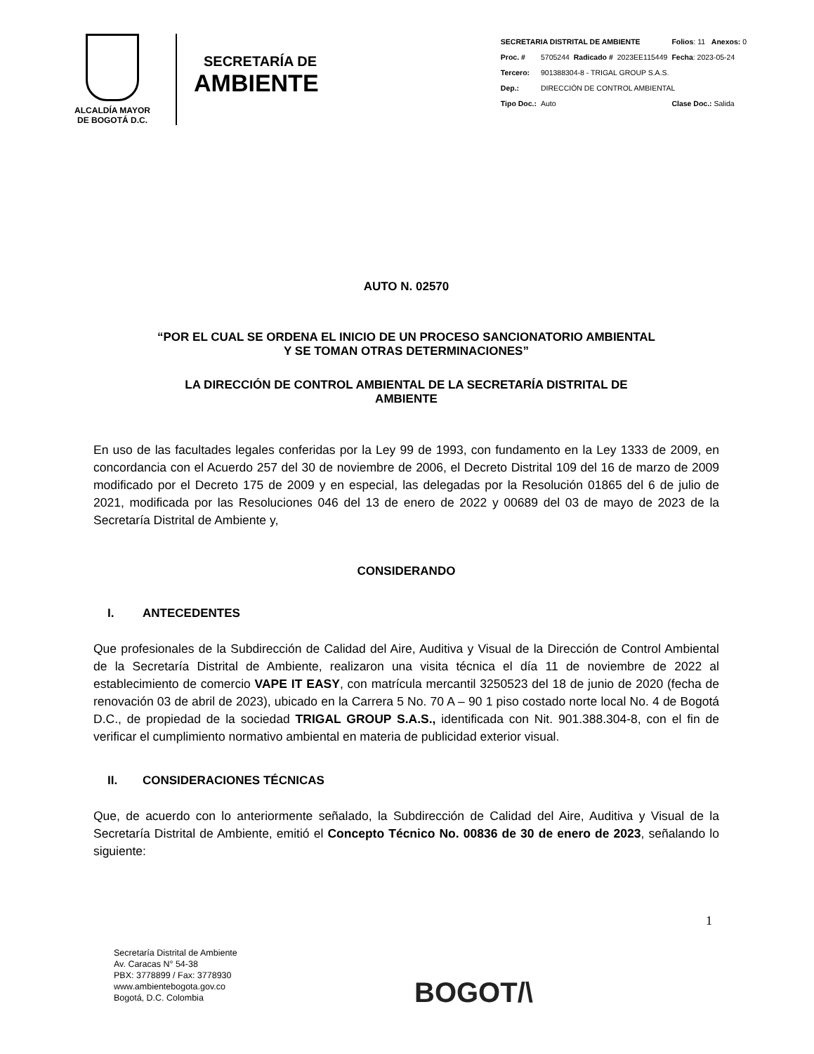ALCALDÍA MAYOR
DE BOGOTÁ D.C.
SECRETARÍA DE
AMBIENTE
| SECRETARIA DISTRITAL DE AMBIENTE | | | Folios : 11 Anexos: 0 |
| Proc. # | 5705244 Radicado # | 2023EE115449 | Fecha : 2023-05-24 |
| Tercero: | 901388304-8 - TRIGAL GROUP S.A.S. | | |
| Dep.: | DIRECCIÓN DE CONTROL AMBIENTAL | | |
| Tipo Doc.: | Auto | | Clase Doc.: Salida |
AUTO N. 02570
“POR EL CUAL SE ORDENA EL INICIO DE UN PROCESO SANCIONATORIO AMBIENTAL
Y SE TOMAN OTRAS DETERMINACIONES”
LA DIRECCIÓN DE CONTROL AMBIENTAL DE LA SECRETARÍA DISTRITAL DE
AMBIENTE
En uso de las facultades legales conferidas por la Ley 99 de 1993, con fundamento en la Ley 1333 de 2009, en concordancia con el Acuerdo 257 del 30 de noviembre de 2006, el Decreto Distrital 109 del 16 de marzo de 2009 modificado por el Decreto 175 de 2009 y en especial, las delegadas por la Resolución 01865 del 6 de julio de 2021, modificada por las Resoluciones 046 del 13 de enero de 2022 y 00689 del 03 de mayo de 2023 de la Secretaría Distrital de Ambiente y,
CONSIDERANDO
I. ANTECEDENTES
Que profesionales de la Subdirección de Calidad del Aire, Auditiva y Visual de la Dirección de Control Ambiental de la Secretaría Distrital de Ambiente, realizaron una visita técnica el día 11 de noviembre de 2022 al establecimiento de comercio VAPE IT EASY, con matrícula mercantil 3250523 del 18 de junio de 2020 (fecha de renovación 03 de abril de 2023), ubicado en la Carrera 5 No. 70 A – 90 1 piso costado norte local No. 4 de Bogotá D.C., de propiedad de la sociedad TRIGAL GROUP S.A.S., identificada con Nit. 901.388.304-8, con el fin de verificar el cumplimiento normativo ambiental en materia de publicidad exterior visual.
II. CONSIDERACIONES TÉCNICAS
Que, de acuerdo con lo anteriormente señalado, la Subdirección de Calidad del Aire, Auditiva y Visual de la Secretaría Distrital de Ambiente, emitió el Concepto Técnico No. 00836 de 30 de enero de 2023, señalando lo siguiente:
1
Secretaría Distrital de Ambiente
Av. Caracas N° 54-38
PBX: 3778899 / Fax: 3778930
www.ambientebogota.gov.co
Bogotá, D.C. Colombia
BOGOT/\